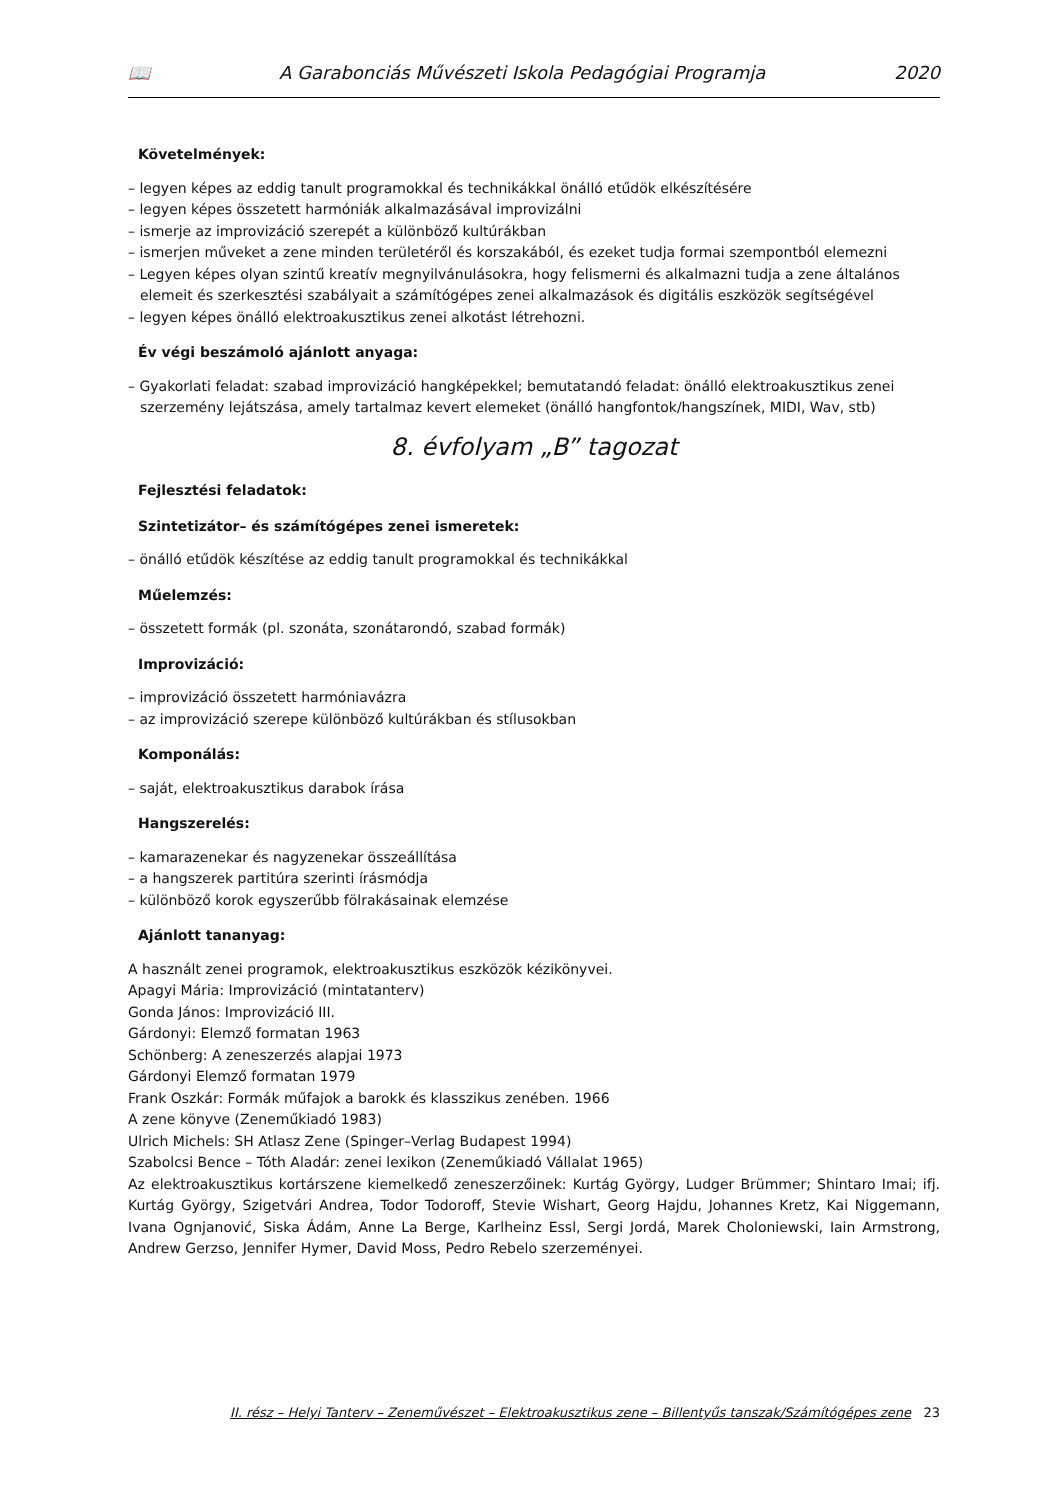📖 A Garabonciás Művészeti Iskola Pedagógiai Programja 2020
Követelmények:
– legyen képes az eddig tanult programokkal és technikákkal önálló etűdök elkészítésére
– legyen képes összetett harmóniák alkalmazásával improvizálni
– ismerje az improvizáció szerepét a különböző kultúrákban
– ismerjen műveket a zene minden területéről és korszakából, és ezeket tudja formai szempontból elemezni
– Legyen képes olyan szintű kreatív megnyilvánulásokra, hogy felismerni és alkalmazni tudja a zene általános elemeit és szerkesztési szabályait a számítógépes zenei alkalmazások és digitális eszközök segítségével
– legyen képes önálló elektroakusztikus zenei alkotást létrehozni.
Év végi beszámoló ajánlott anyaga:
– Gyakorlati feladat: szabad improvizáció hangképekkel; bemutatandó feladat: önálló elektroakusztikus zenei szerzemény lejátszása, amely tartalmaz kevert elemeket (önálló hangfontok/hangszínek, MIDI, Wav, stb)
8. évfolyam „B” tagozat
Fejlesztési feladatok:
Szintetizátor– és számítógépes zenei ismeretek:
– önálló etűdök készítése az eddig tanult programokkal és technikákkal
Műelemzés:
– összetett formák (pl. szonáta, szonátarondó, szabad formák)
Improvizáció:
– improvizáció összetett harmóniavázra
– az improvizáció szerepe különböző kultúrákban és stílusokban
Komponálás:
– saját, elektroakusztikus darabok írása
Hangszerelés:
– kamarazenekar és nagyzenekar összeállítása
– a hangszerek partitúra szerinti írásmódja
– különböző korok egyszerűbb fölrakásainak elemzése
Ajánlott tananyag:
A használt zenei programok, elektroakusztikus eszközök kézikönyvei.
Apagyi Mária: Improvizáció (mintatanterv)
Gonda János: Improvizáció III.
Gárdonyi: Elemző formatan 1963
Schönberg: A zeneszerzés alapjai 1973
Gárdonyi Elemző formatan 1979
Frank Oszkár: Formák műfajok a barokk és klasszikus zenében. 1966
A zene könyve (Zeneműkiadó 1983)
Ulrich Michels: SH Atlasz Zene (Spinger–Verlag Budapest 1994)
Szabolcsi Bence – Tóth Aladár: zenei lexikon (Zeneműkiadó Vállalat 1965)
Az elektroakusztikus kortárszene kiemelkedő zeneszerzőinek: Kurtág György, Ludger Brümmer; Shintaro Imai; ifj. Kurtág György, Szigetvári Andrea, Todor Todoroff, Stevie Wishart, Georg Hajdu, Johannes Kretz, Kai Niggemann, Ivana Ognjanović, Siska Ádám, Anne La Berge, Karlheinz Essl, Sergi Jordá, Marek Choloniewski, Iain Armstrong, Andrew Gerzso, Jennifer Hymer, David Moss, Pedro Rebelo szerzeményei.
II. rész – Helyi Tanterv – Zeneművészet – Elektroakusztikus zene – Billentyűs tanszak/Számítógépes zene 23